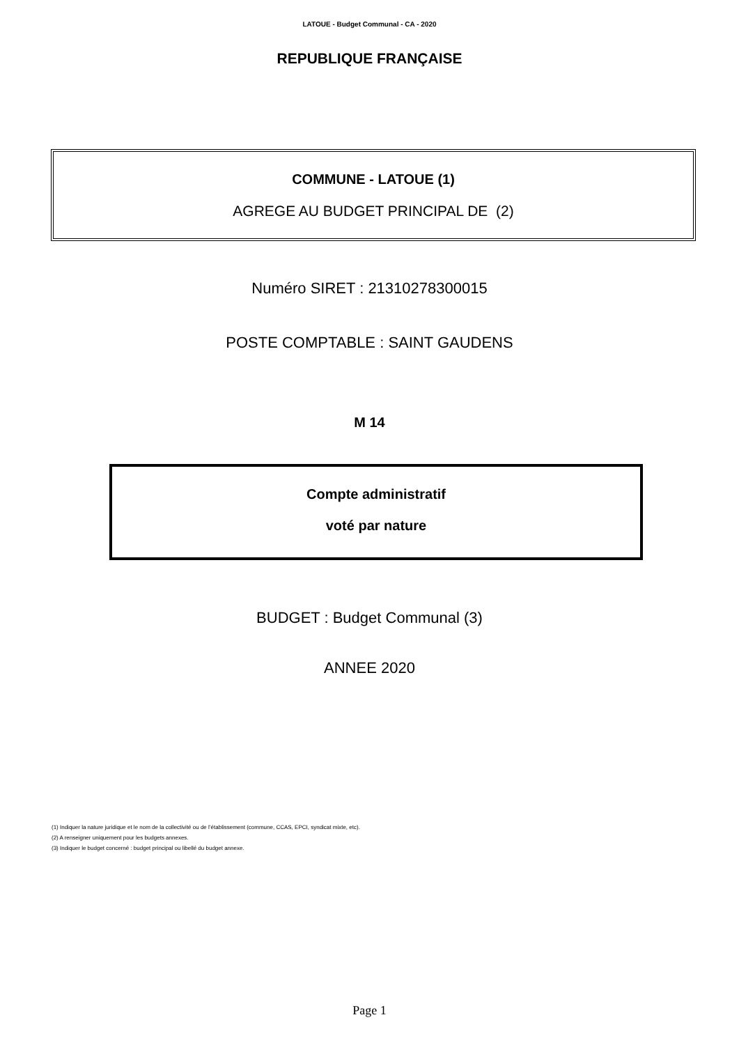LATOUE - Budget Communal - CA - 2020
REPUBLIQUE FRANÇAISE
COMMUNE - LATOUE (1)
AGREGE AU BUDGET PRINCIPAL DE (2)
Numéro SIRET : 21310278300015
POSTE COMPTABLE : SAINT GAUDENS
M 14
Compte administratif
voté par nature
BUDGET : Budget Communal (3)
ANNEE 2020
(1) Indiquer la nature juridique et le nom de la collectivité ou de l’établissement (commune, CCAS, EPCI, syndicat mixte, etc).
(2) A renseigner uniquement pour les budgets annexes.
(3) Indiquer le budget concerné : budget principal ou libellé du budget annexe.
Page 1